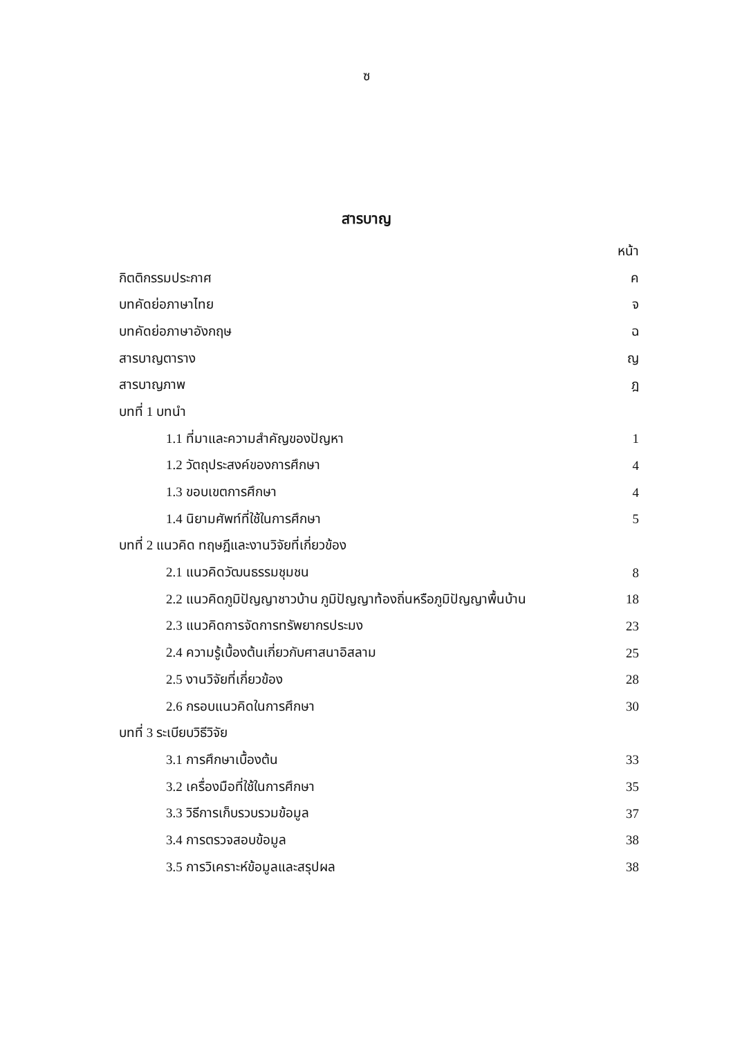ซ
สารบาญ
| | หน้า |
| กิตติกรรมประกาศ | ค |
| บทคัดย่อภาษาไทย | จ |
| บทคัดย่อภาษาอังกฤษ | ฉ |
| สารบาญตาราง | ญ |
| สารบาญภาพ | ฎ |
| บทที่ 1 บทนำ | |
| 1.1 ที่มาและความสำคัญของปัญหา | 1 |
| 1.2 วัตถุประสงค์ของการศึกษา | 4 |
| 1.3 ขอบเขตการศึกษา | 4 |
| 1.4 นิยามศัพท์ที่ใช้ในการศึกษา | 5 |
| บทที่ 2 แนวคิด ทฤษฎีและงานวิจัยที่เกี่ยวข้อง | |
| 2.1 แนวคิดวัฒนธรรมชุมชน | 8 |
| 2.2 แนวคิดภูมิปัญญาชาวบ้าน ภูมิปัญญาท้องถิ่นหรือภูมิปัญญาพื้นบ้าน | 18 |
| 2.3 แนวคิดการจัดการทรัพยากรประมง | 23 |
| 2.4 ความรู้เบื้องต้นเกี่ยวกับศาสนาอิสลาม | 25 |
| 2.5 งานวิจัยที่เกี่ยวข้อง | 28 |
| 2.6 กรอบแนวคิดในการศึกษา | 30 |
| บทที่ 3 ระเบียบวิธีวิจัย | |
| 3.1 การศึกษาเบื้องต้น | 33 |
| 3.2 เครื่องมือที่ใช้ในการศึกษา | 35 |
| 3.3 วิธีการเก็บรวบรวมข้อมูล | 37 |
| 3.4 การตรวจสอบข้อมูล | 38 |
| 3.5 การวิเคราะห์ข้อมูลและสรุปผล | 38 |